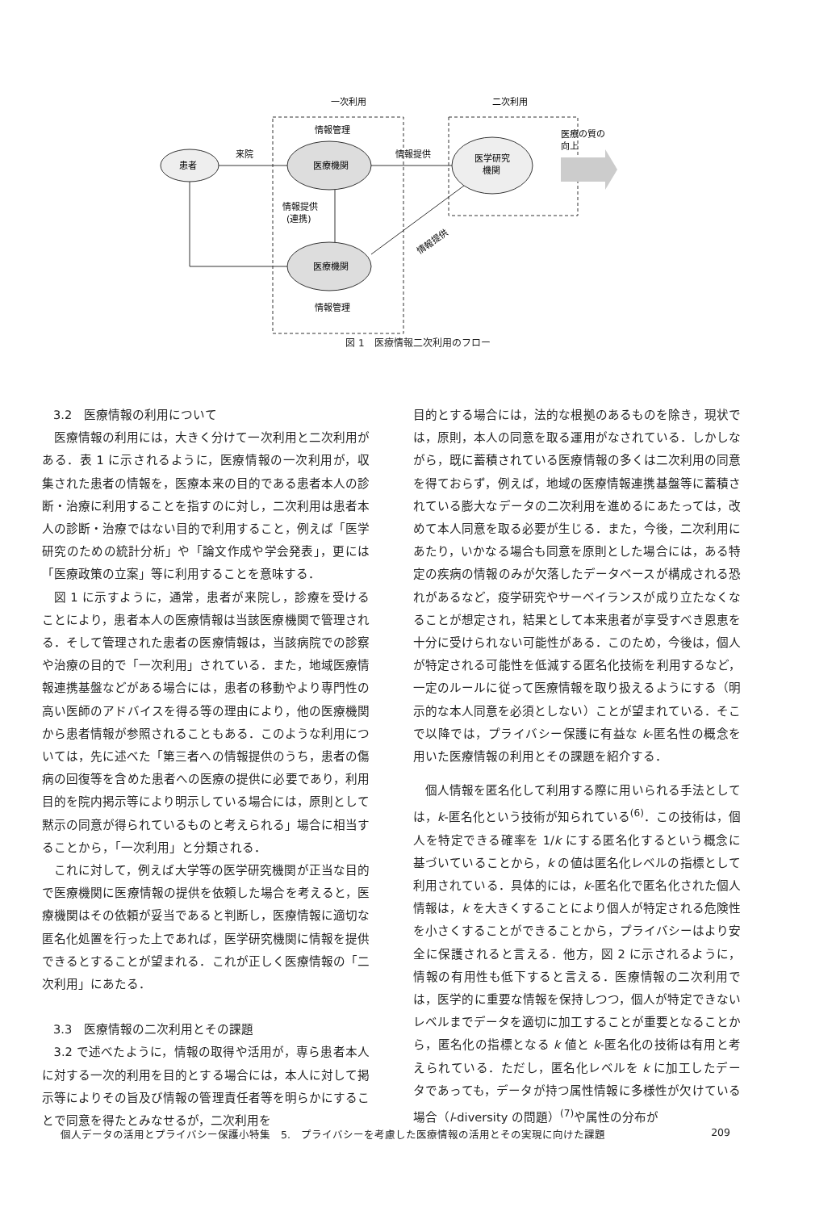一次利用
二次利用
患者
医療機関
医療機関
医学研究
機関
情報管理
情報管理
来院
情報提供
情報提供
(連携)
情報提供
医療の質の
向上
図 1　医療情報二次利用のフロー
3.2　医療情報の利用について
医療情報の利用には，大きく分けて一次利用と二次利用がある．表 1 に示されるように，医療情報の一次利用が，収集された患者の情報を，医療本来の目的である患者本人の診断・治療に利用することを指すのに対し，二次利用は患者本人の診断・治療ではない目的で利用すること，例えば「医学研究のための統計分析」や「論文作成や学会発表」，更には「医療政策の立案」等に利用することを意味する．
図 1 に示すように，通常，患者が来院し，診療を受けることにより，患者本人の医療情報は当該医療機関で管理される．そして管理された患者の医療情報は，当該病院での診察や治療の目的で「一次利用」されている．また，地域医療情報連携基盤などがある場合には，患者の移動やより専門性の高い医師のアドバイスを得る等の理由により，他の医療機関から患者情報が参照されることもある．このような利用については，先に述べた「第三者への情報提供のうち，患者の傷病の回復等を含めた患者への医療の提供に必要であり，利用目的を院内掲示等により明示している場合には，原則として黙示の同意が得られているものと考えられる」場合に相当することから，「一次利用」と分類される．
これに対して，例えば大学等の医学研究機関が正当な目的で医療機関に医療情報の提供を依頼した場合を考えると，医療機関はその依頼が妥当であると判断し，医療情報に適切な匿名化処置を行った上であれば，医学研究機関に情報を提供できるとすることが望まれる．これが正しく医療情報の「二次利用」にあたる．
3.3　医療情報の二次利用とその課題
3.2 で述べたように，情報の取得や活用が，専ら患者本人に対する一次的利用を目的とする場合には，本人に対して掲示等によりその旨及び情報の管理責任者等を明らかにすることで同意を得たとみなせるが，二次利用を
目的とする場合には，法的な根拠のあるものを除き，現状では，原則，本人の同意を取る運用がなされている．しかしながら，既に蓄積されている医療情報の多くは二次利用の同意を得ておらず，例えば，地域の医療情報連携基盤等に蓄積されている膨大なデータの二次利用を進めるにあたっては，改めて本人同意を取る必要が生じる．また，今後，二次利用にあたり，いかなる場合も同意を原則とした場合には，ある特定の疾病の情報のみが欠落したデータベースが構成される恐れがあるなど，疫学研究やサーベイランスが成り立たなくなることが想定され，結果として本来患者が享受すべき恩恵を十分に受けられない可能性がある．このため，今後は，個人が特定される可能性を低減する匿名化技術を利用するなど，一定のルールに従って医療情報を取り扱えるようにする（明示的な本人同意を必須としない）ことが望まれている．そこで以降では，プライバシー保護に有益な k-匿名性の概念を用いた医療情報の利用とその課題を紹介する．
個人情報を匿名化して利用する際に用いられる手法としては，k-匿名化という技術が知られている<sup>(6)</sup>．この技術は，個人を特定できる確率を 1/k にする匿名化するという概念に基づいていることから，k の値は匿名化レベルの指標として利用されている．具体的には，k-匿名化で匿名化された個人情報は，k を大きくすることにより個人が特定される危険性を小さくすることができることから，プライバシーはより安全に保護されると言える．他方，図 2 に示されるように，情報の有用性も低下すると言える．医療情報の二次利用では，医学的に重要な情報を保持しつつ，個人が特定できないレベルまでデータを適切に加工することが重要となることから，匿名化の指標となる k 値と k-匿名化の技術は有用と考えられている．ただし，匿名化レベルを k に加工したデータであっても，データが持つ属性情報に多様性が欠けている場合（l-diversity の問題）<sup>(7)</sup>や属性の分布が
個人データの活用とプライバシー保護小特集　5.　プライバシーを考慮した医療情報の活用とその実現に向けた課題 209